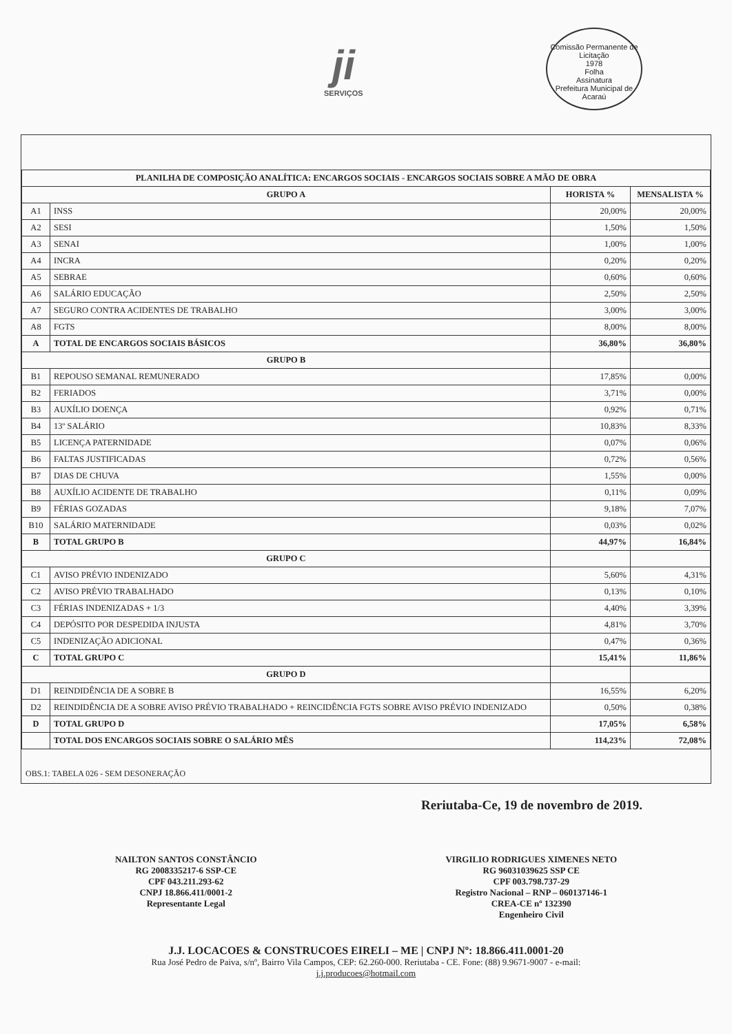ji
SERVIÇOS
Comissão Permanente de Licitação
1978
Folha
Assinatura
Prefeitura Municipal de Acaraú
| PLANILHA DE COMPOSIÇÃO ANALÍTICA: ENCARGOS SOCIAIS - ENCARGOS SOCIAIS SOBRE A MÃO DE OBRA | | | |
| --- | --- | --- | --- |
| GRUPO A | | HORISTA % | MENSALISTA % |
| A1 | INSS | 20,00% | 20,00% |
| A2 | SESI | 1,50% | 1,50% |
| A3 | SENAI | 1,00% | 1,00% |
| A4 | INCRA | 0,20% | 0,20% |
| A5 | SEBRAE | 0,60% | 0,60% |
| A6 | SALÁRIO EDUCAÇÃO | 2,50% | 2,50% |
| A7 | SEGURO CONTRA ACIDENTES DE TRABALHO | 3,00% | 3,00% |
| A8 | FGTS | 8,00% | 8,00% |
| A | TOTAL DE ENCARGOS SOCIAIS BÁSICOS | 36,80% | 36,80% |
| GRUPO B | | | |
| B1 | REPOUSO SEMANAL REMUNERADO | 17,85% | 0,00% |
| B2 | FERIADOS | 3,71% | 0,00% |
| B3 | AUXÍLIO DOENÇA | 0,92% | 0,71% |
| B4 | 13º SALÁRIO | 10,83% | 8,33% |
| B5 | LICENÇA PATERNIDADE | 0,07% | 0,06% |
| B6 | FALTAS JUSTIFICADAS | 0,72% | 0,56% |
| B7 | DIAS DE CHUVA | 1,55% | 0,00% |
| B8 | AUXÍLIO ACIDENTE DE TRABALHO | 0,11% | 0,09% |
| B9 | FÉRIAS GOZADAS | 9,18% | 7,07% |
| B10 | SALÁRIO MATERNIDADE | 0,03% | 0,02% |
| B | TOTAL GRUPO B | 44,97% | 16,84% |
| GRUPO C | | | |
| C1 | AVISO PRÉVIO INDENIZADO | 5,60% | 4,31% |
| C2 | AVISO PRÉVIO TRABALHADO | 0,13% | 0,10% |
| C3 | FÉRIAS INDENIZADAS + 1/3 | 4,40% | 3,39% |
| C4 | DEPÓSITO POR DESPEDIDA INJUSTA | 4,81% | 3,70% |
| C5 | INDENIZAÇÃO ADICIONAL | 0,47% | 0,36% |
| C | TOTAL GRUPO C | 15,41% | 11,86% |
| GRUPO D | | | |
| D1 | REINDIDÊNCIA DE A SOBRE B | 16,55% | 6,20% |
| D2 | REINDIDÊNCIA DE A SOBRE AVISO PRÉVIO TRABALHADO + REINCIDÊNCIA FGTS SOBRE AVISO PRÉVIO INDENIZADO | 0,50% | 0,38% |
| D | TOTAL GRUPO D | 17,05% | 6,58% |
| | TOTAL DOS ENCARGOS SOCIAIS SOBRE O SALÁRIO MÊS | 114,23% | 72,08% |
OBS.1: TABELA 026 - SEM DESONERAÇÃO
Reriutaba-Ce, 19 de novembro de 2019.
NAILTON SANTOS CONSTÂNCIO
RG 2008335217-6 SSP-CE
CPF 043.211.293-62
CNPJ 18.866.411/0001-2
Representante Legal
VIRGILIO RODRIGUES XIMENES NETO
RG 96031039625 SSP CE
CPF 003.798.737-29
Registro Nacional – RNP – 060137146-1
CREA-CE nº 132390
Engenheiro Civil
J.J. LOCACOES & CONSTRUCOES EIRELI – ME | CNPJ Nº: 18.866.411.0001-20
Rua José Pedro de Paiva, s/nº, Bairro Vila Campos, CEP: 62.260-000. Reriutaba - CE. Fone: (88) 9.9671-9007 - e-mail:
j.j.producoes@hotmail.com